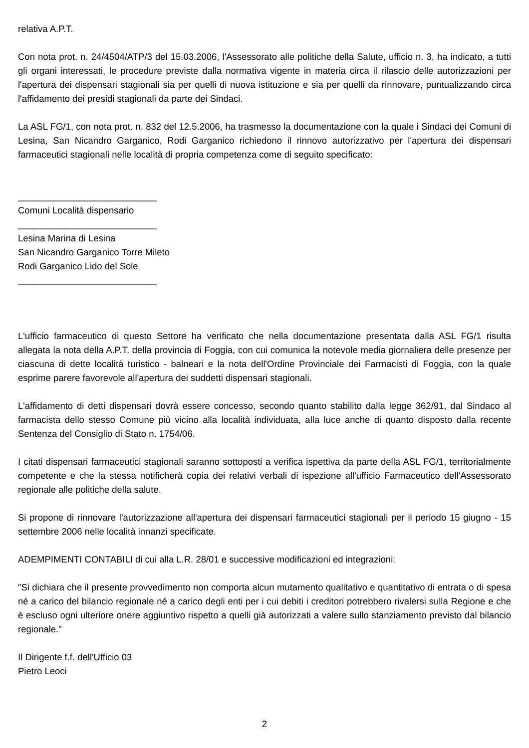relativa A.P.T.
Con nota prot. n. 24/4504/ATP/3 del 15.03.2006, l'Assessorato alle politiche della Salute, ufficio n. 3, ha indicato, a tutti gli organi interessati, le procedure previste dalla normativa vigente in materia circa il rilascio delle autorizzazioni per l'apertura dei dispensari stagionali sia per quelli di nuova istituzione e sia per quelli da rinnovare, puntualizzando circa l'affidamento dei presidi stagionali da parte dei Sindaci.
La ASL FG/1, con nota prot. n. 832 del 12.5.2006, ha trasmesso la documentazione con la quale i Sindaci dei Comuni di Lesina, San Nicandro Garganico, Rodi Garganico richiedono il rinnovo autorizzativo per l'apertura dei dispensari farmaceutici stagionali nelle località di propria competenza come di seguito specificato:
___________________________
Comuni Località dispensario
___________________________
Lesina Marina di Lesina
San Nicandro Garganico Torre Mileto
Rodi Garganico Lido del Sole
___________________________
L'ufficio farmaceutico di questo Settore ha verificato che nella documentazione presentata dalla ASL FG/1 risulta allegata la nota della A.P.T. della provincia di Foggia, con cui comunica la notevole media giornaliera delle presenze per ciascuna di dette località turistico - balneari e la nota dell'Ordine Provinciale dei Farmacisti di Foggia, con la quale esprime parere favorevole all'apertura dei suddetti dispensari stagionali.
L'affidamento di detti dispensari dovrà essere concesso, secondo quanto stabilito dalla legge 362/91, dal Sindaco al farmacista dello stesso Comune più vicino alla località individuata, alla luce anche di quanto disposto dalla recente Sentenza del Consiglio di Stato n. 1754/06.
I citati dispensari farmaceutici stagionali saranno sottoposti a verifica ispettiva da parte della ASL FG/1, territorialmente competente e che la stessa notificherà copia dei relativi verbali di ispezione all'ufficio Farmaceutico dell'Assessorato regionale alle politiche della salute.
Si propone di rinnovare l'autorizzazione all'apertura dei dispensari farmaceutici stagionali per il periodo 15 giugno - 15 settembre 2006 nelle località innanzi specificate.
ADEMPIMENTI CONTABILI di cui alla L.R. 28/01 e successive modificazioni ed integrazioni:
"Si dichiara che il presente provvedimento non comporta alcun mutamento qualitativo e quantitativo di entrata o di spesa né a carico del bilancio regionale né a carico degli enti per i cui debiti i creditori potrebbero rivalersi sulla Regione e che è escluso ogni ulteriore onere aggiuntivo rispetto a quelli già autorizzati a valere sullo stanziamento previsto dal bilancio regionale."
Il Dirigente f.f. dell'Ufficio 03
Pietro Leoci
2